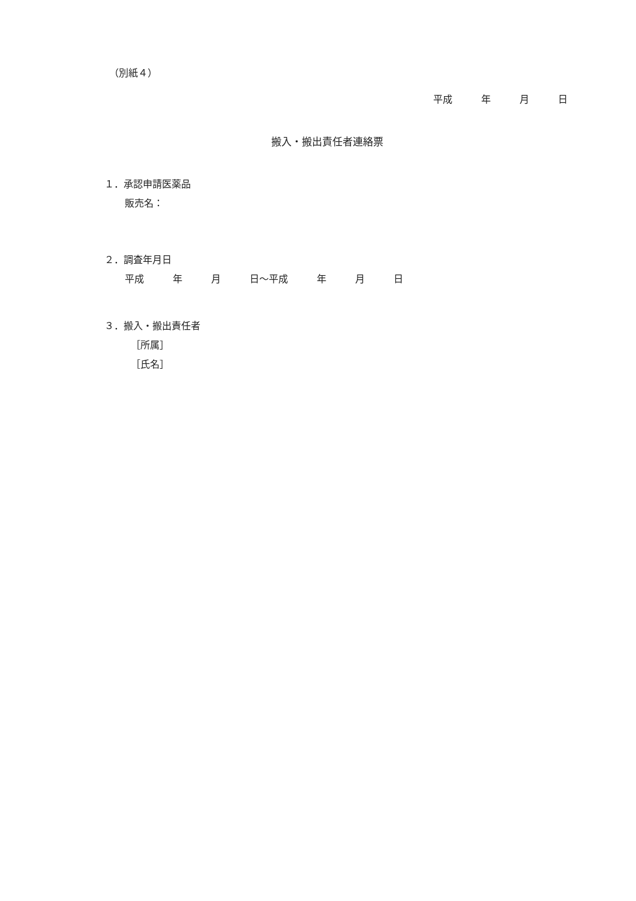（別紙４）
平成　　　年　　　月　　　日
搬入・搬出責任者連絡票
１．承認申請医薬品
販売名：
２．調査年月日
平成　　　年　　　月　　　日～平成　　　年　　　月　　　日
３．搬入・搬出責任者
［所属］
［氏名］